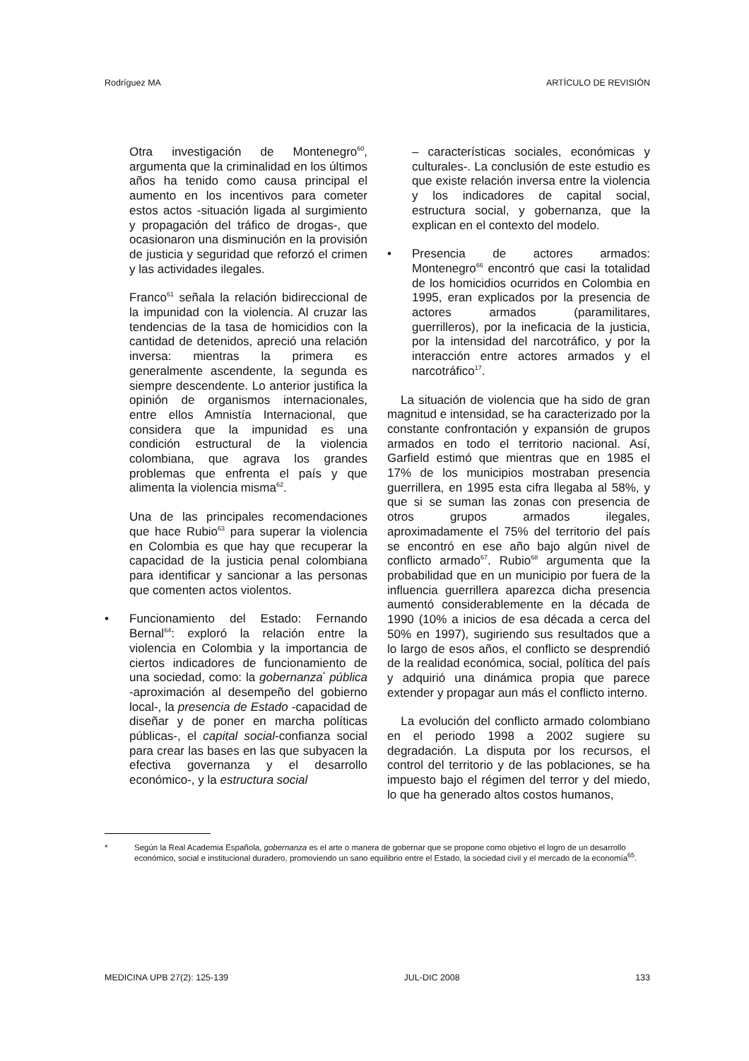Rodríguez MA ARTÍCULO DE REVISIÓN
Otra investigación de Montenegro<sup>60</sup>, argumenta que la criminalidad en los últimos años ha tenido como causa principal el aumento en los incentivos para cometer estos actos -situación ligada al surgimiento y propagación del tráfico de drogas-, que ocasionaron una disminución en la provisión de justicia y seguridad que reforzó el crimen y las actividades ilegales.
Franco<sup>61</sup> señala la relación bidireccional de la impunidad con la violencia. Al cruzar las tendencias de la tasa de homicidios con la cantidad de detenidos, apreció una relación inversa: mientras la primera es generalmente ascendente, la segunda es siempre descendente. Lo anterior justifica la opinión de organismos internacionales, entre ellos Amnistía Internacional, que considera que la impunidad es una condición estructural de la violencia colombiana, que agrava los grandes problemas que enfrenta el país y que alimenta la violencia misma<sup>62</sup>.
Una de las principales recomendaciones que hace Rubio<sup>63</sup> para superar la violencia en Colombia es que hay que recuperar la capacidad de la justicia penal colombiana para identificar y sancionar a las personas que comenten actos violentos.
• Funcionamiento del Estado: Fernando Bernal<sup>64</sup>: exploró la relación entre la violencia en Colombia y la importancia de ciertos indicadores de funcionamiento de una sociedad, como: la gobernanza<sup>*</sup> pública -aproximación al desempeño del gobierno local-, la presencia de Estado -capacidad de diseñar y de poner en marcha políticas públicas-, el capital social-confianza social para crear las bases en las que subyacen la efectiva governanza y el desarrollo económico-, y la estructura social
– características sociales, económicas y culturales-. La conclusión de este estudio es que existe relación inversa entre la violencia y los indicadores de capital social, estructura social, y gobernanza, que la explican en el contexto del modelo.
• Presencia de actores armados: Montenegro<sup>66</sup> encontró que casi la totalidad de los homicidios ocurridos en Colombia en 1995, eran explicados por la presencia de actores armados (paramilitares, guerrilleros), por la ineficacia de la justicia, por la intensidad del narcotráfico, y por la interacción entre actores armados y el narcotráfico<sup>17</sup>.
La situación de violencia que ha sido de gran magnitud e intensidad, se ha caracterizado por la constante confrontación y expansión de grupos armados en todo el territorio nacional. Así, Garfield estimó que mientras que en 1985 el 17% de los municipios mostraban presencia guerrillera, en 1995 esta cifra llegaba al 58%, y que si se suman las zonas con presencia de otros grupos armados ilegales, aproximadamente el 75% del territorio del país se encontró en ese año bajo algún nivel de conflicto armado<sup>67</sup>. Rubio<sup>68</sup> argumenta que la probabilidad que en un municipio por fuera de la influencia guerrillera aparezca dicha presencia aumentó considerablemente en la década de 1990 (10% a inicios de esa década a cerca del 50% en 1997), sugiriendo sus resultados que a lo largo de esos años, el conflicto se desprendió de la realidad económica, social, política del país y adquirió una dinámica propia que parece extender y propagar aun más el conflicto interno.
La evolución del conflicto armado colombiano en el periodo 1998 a 2002 sugiere su degradación. La disputa por los recursos, el control del territorio y de las poblaciones, se ha impuesto bajo el régimen del terror y del miedo, lo que ha generado altos costos humanos,
* Según la Real Academia Española, gobernanza es el arte o manera de gobernar que se propone como objetivo el logro de un desarrollo económico, social e institucional duradero, promoviendo un sano equilibrio entre el Estado, la sociedad civil y el mercado de la economía<sup>65</sup>.
MEDICINA UPB 27(2): 125-139 JUL-DIC 2008 133